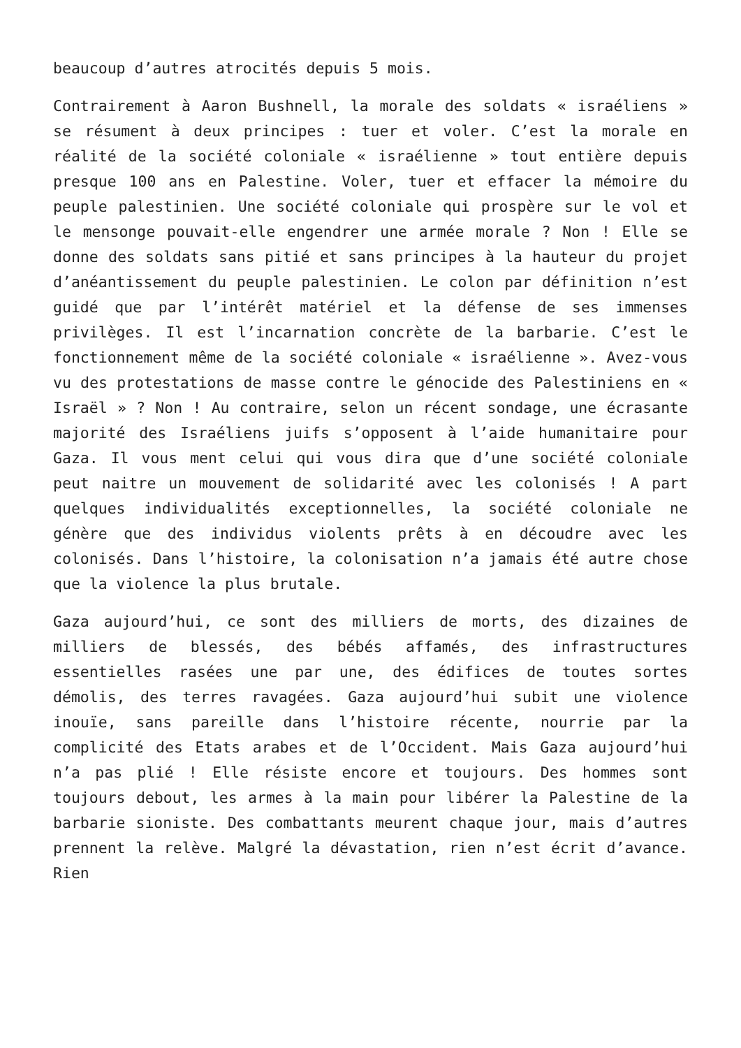beaucoup d’autres atrocités depuis 5 mois.
Contrairement à Aaron Bushnell, la morale des soldats « israéliens » se résument à deux principes : tuer et voler. C’est la morale en réalité de la société coloniale « israélienne » tout entière depuis presque 100 ans en Palestine. Voler, tuer et effacer la mémoire du peuple palestinien. Une société coloniale qui prospère sur le vol et le mensonge pouvait-elle engendrer une armée morale ? Non ! Elle se donne des soldats sans pitié et sans principes à la hauteur du projet d’anéantissement du peuple palestinien. Le colon par définition n’est guidé que par l’intérêt matériel et la défense de ses immenses privilèges. Il est l’incarnation concrète de la barbarie. C’est le fonctionnement même de la société coloniale « israélienne ». Avez-vous vu des protestations de masse contre le génocide des Palestiniens en « Israël » ? Non ! Au contraire, selon un récent sondage, une écrasante majorité des Israéliens juifs s’opposent à l’aide humanitaire pour Gaza. Il vous ment celui qui vous dira que d’une société coloniale peut naitre un mouvement de solidarité avec les colonisés ! A part quelques individualités exceptionnelles, la société coloniale ne génère que des individus violents prêts à en découdre avec les colonisés. Dans l’histoire, la colonisation n’a jamais été autre chose que la violence la plus brutale.
Gaza aujourd’hui, ce sont des milliers de morts, des dizaines de milliers de blessés, des bébés affamés, des infrastructures essentielles rasées une par une, des édifices de toutes sortes démolis, des terres ravagées. Gaza aujourd’hui subit une violence inouïe, sans pareille dans l’histoire récente, nourrie par la complicité des Etats arabes et de l’Occident. Mais Gaza aujourd’hui n’a pas plié ! Elle résiste encore et toujours. Des hommes sont toujours debout, les armes à la main pour libérer la Palestine de la barbarie sioniste. Des combattants meurent chaque jour, mais d’autres prennent la relève. Malgré la dévastation, rien n’est écrit d’avance. Rien